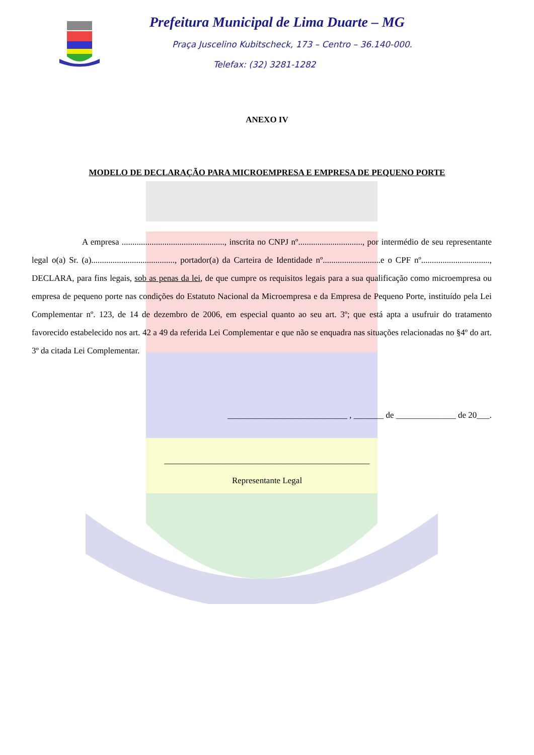Prefeitura Municipal de Lima Duarte – MG
Praça Juscelino Kubitscheck, 173 – Centro – 36.140-000.
Telefax: (32) 3281-1282
ANEXO IV
MODELO DE DECLARAÇÃO PARA MICROEMPRESA E EMPRESA DE PEQUENO PORTE
A empresa ................................................, inscrita no CNPJ nº.............................., por intermédio de seu representante legal o(a) Sr. (a)......................................., portador(a) da Carteira de Identidade nº...........................e o CPF nº................................, DECLARA, para fins legais, sob as penas da lei, de que cumpre os requisitos legais para a sua qualificação como microempresa ou empresa de pequeno porte nas condições do Estatuto Nacional da Microempresa e da Empresa de Pequeno Porte, instituído pela Lei Complementar nº. 123, de 14 de dezembro de 2006, em especial quanto ao seu art. 3º; que está apta a usufruir do tratamento favorecido estabelecido nos art. 42 a 49 da referida Lei Complementar e que não se enquadra nas situações relacionadas no §4º do art. 3º da citada Lei Complementar.
____________________________ , _______ de ______________ de 20___.
________________________________________________
Representante Legal